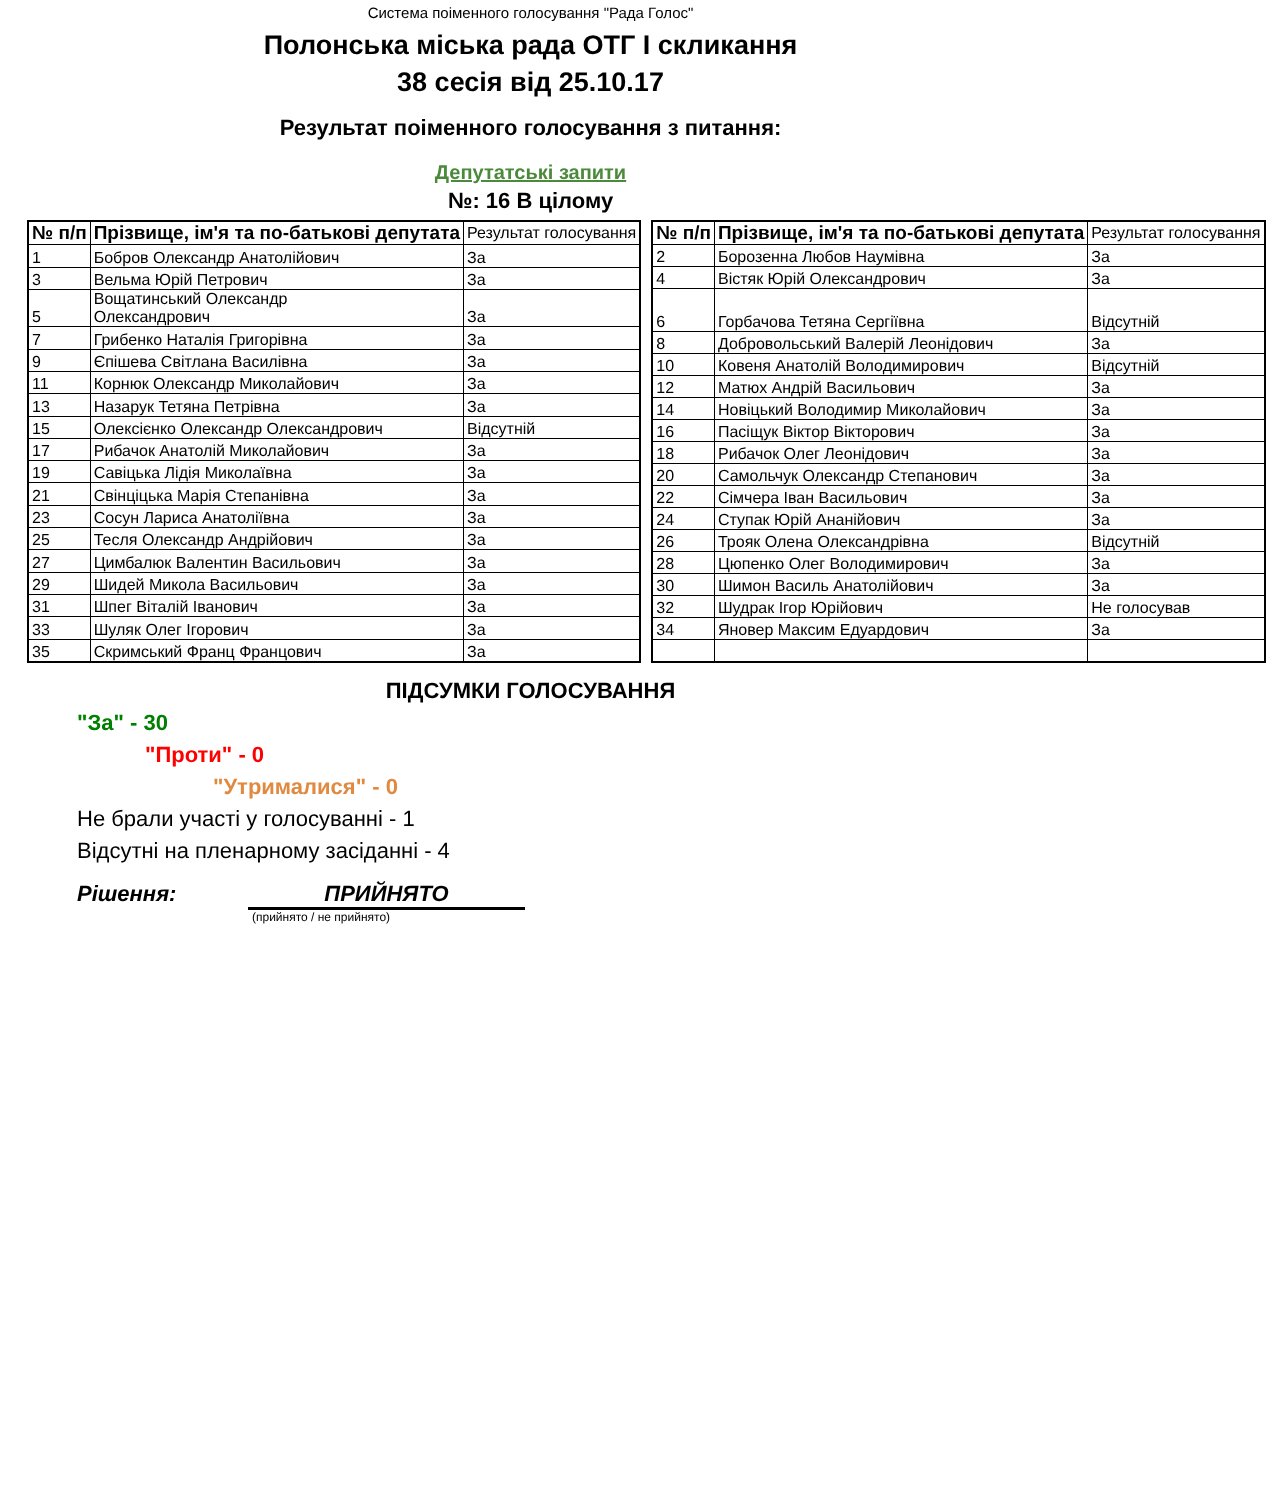Система поіменного голосування "Рада Голос"
Полонська міська рада ОТГ I скликання
38 сесія від 25.10.17
Результат поіменного голосування з питання:
Депутатські запити
№: 16 В цілому
| № п/п | Прізвище, ім'я та по-батькові депутата | Результат голосування |
| --- | --- | --- |
| 1 | Бобров Олександр Анатолійович | За |
| 3 | Вельма Юрій Петрович | За |
| 5 | Вощатинський Олександр Олександрович | За |
| 7 | Грибенко Наталія Григорівна | За |
| 9 | Єпішева Світлана Василівна | За |
| 11 | Корнюк Олександр Миколайович | За |
| 13 | Назарук Тетяна Петрівна | За |
| 15 | Олексієнко Олександр Олександрович | Відсутній |
| 17 | Рибачок Анатолій Миколайович | За |
| 19 | Савіцька Лідія Миколаївна | За |
| 21 | Свінціцька Марія Степанівна | За |
| 23 | Сосун Лариса Анатоліївна | За |
| 25 | Тесля Олександр Андрійович | За |
| 27 | Цимбалюк Валентин Васильович | За |
| 29 | Шидей Микола Васильович | За |
| 31 | Шпег Віталій Іванович | За |
| 33 | Шуляк Олег Ігорович | За |
| 35 | Скримський Франц Францович | За |
| № п/п | Прізвище, ім'я та по-батькові депутата | Результат голосування |
| --- | --- | --- |
| 2 | Борозенна Любов Наумівна | За |
| 4 | Вістяк Юрій Олександрович | За |
| 6 | Горбачова Тетяна Сергіївна | Відсутній |
| 8 | Добровольський Валерій Леонідович | За |
| 10 | Ковеня Анатолій Володимирович | Відсутній |
| 12 | Матюх Андрій Васильович | За |
| 14 | Новіцький Володимир Миколайович | За |
| 16 | Пасіщук Віктор Вікторович | За |
| 18 | Рибачок Олег Леонідович | За |
| 20 | Самольчук Олександр Степанович | За |
| 22 | Сімчера Іван Васильович | За |
| 24 | Ступак Юрій Ананійович | За |
| 26 | Трояк Олена Олександрівна | Відсутній |
| 28 | Цюпенко Олег Володимирович | За |
| 30 | Шимон Василь Анатолійович | За |
| 32 | Шудрак Ігор Юрійович | Не голосував |
| 34 | Яновер Максим Едуардович | За |
ПІДСУМКИ ГОЛОСУВАННЯ
"За" - 30
"Проти" - 0
"Утрималися" - 0
Не брали участі у голосуванні - 1
Відсутні на пленарному засіданні - 4
Рішення: ПРИЙНЯТО
(прийнято / не прийнято)